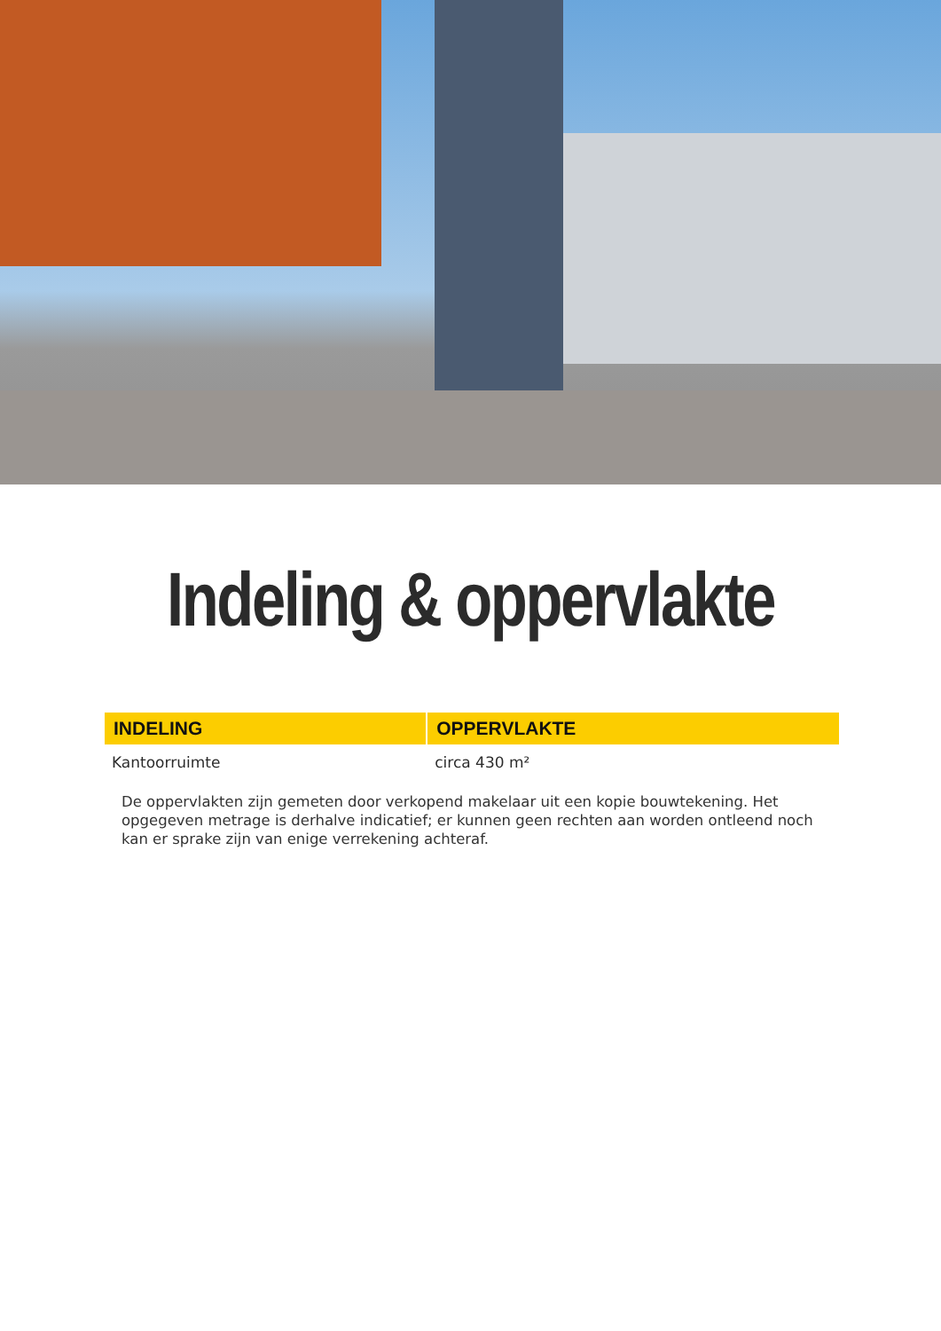Indeling & oppervlakte
| INDELING | OPPERVLAKTE |
| --- | --- |
| Kantoorruimte | circa 430 m² |
De oppervlakten zijn gemeten door verkopend makelaar uit een kopie bouwtekening. Het opgegeven metrage is derhalve indicatief; er kunnen geen rechten aan worden ontleend noch kan er sprake zijn van enige verrekening achteraf.